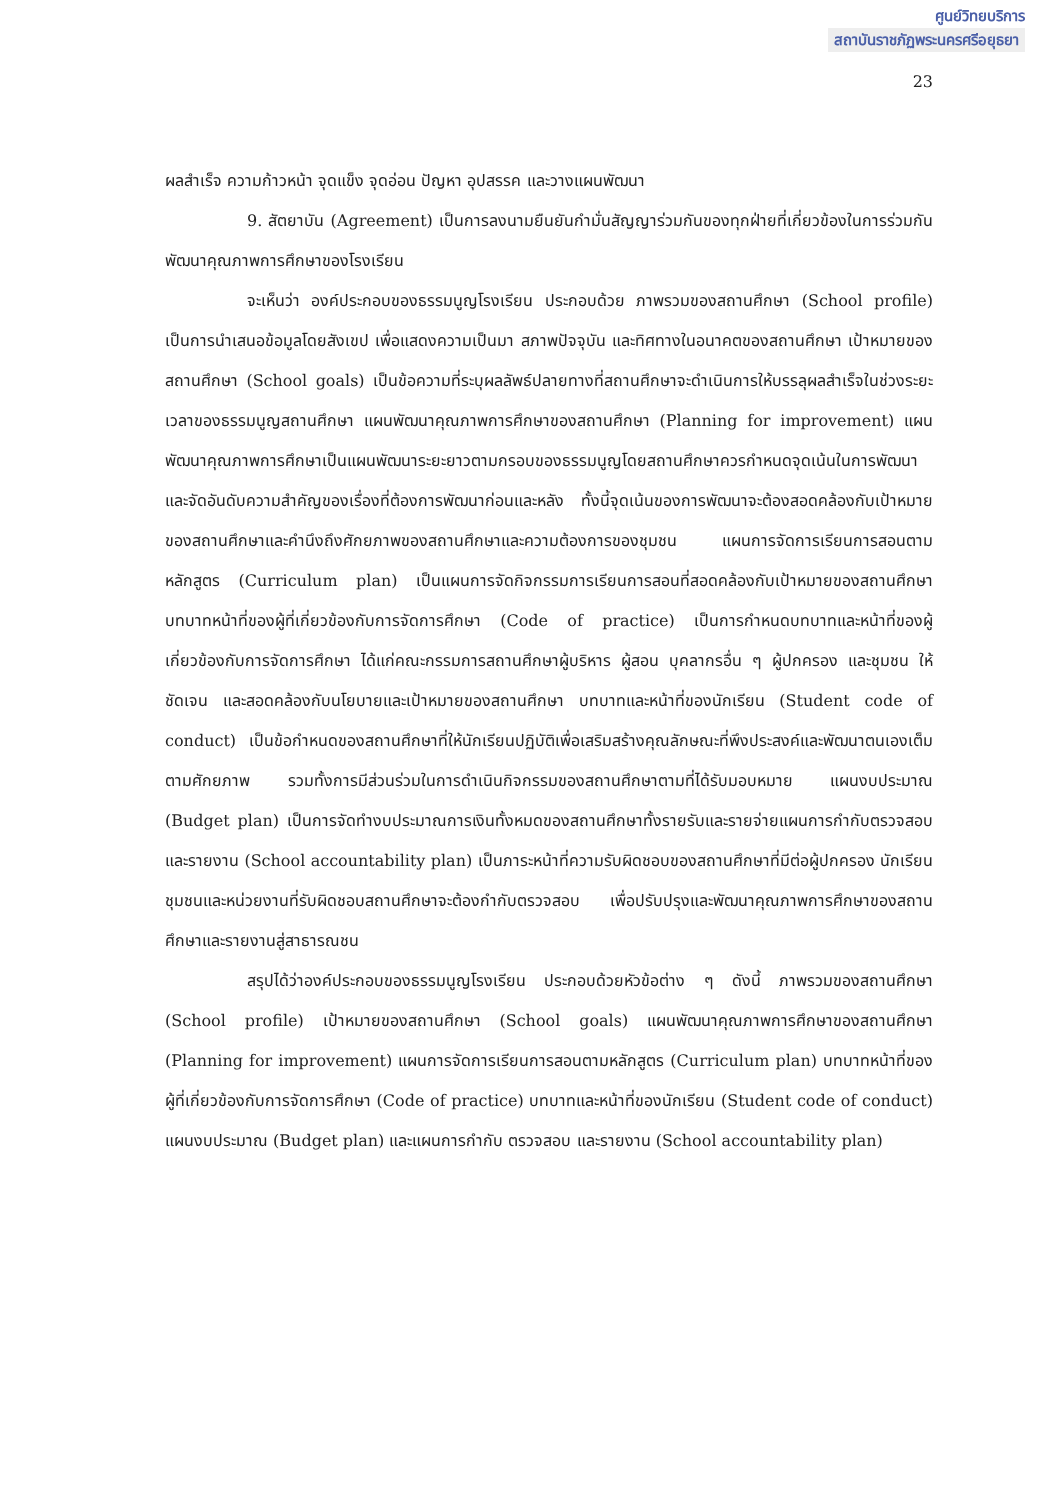ศูนย์วิทยบริการ
สถาบันราชภัฏพระนครศรีอยุธยา
23
ผลสำเร็จ ความก้าวหน้า จุดแข็ง จุดอ่อน ปัญหา อุปสรรค และวางแผนพัฒนา
9. สัตยาบัน (Agreement) เป็นการลงนามยืนยันกำมั่นสัญญาร่วมกันของทุกฝ่ายที่เกี่ยวข้องในการร่วมกันพัฒนาคุณภาพการศึกษาของโรงเรียน
จะเห็นว่า องค์ประกอบของธรรมนูญโรงเรียน ประกอบด้วย ภาพรวมของสถานศึกษา (School profile) เป็นการนำเสนอข้อมูลโดยสังเขป เพื่อแสดงความเป็นมา สภาพปัจจุบัน และทิศทางในอนาคตของสถานศึกษา เป้าหมายของสถานศึกษา (School goals) เป็นข้อความที่ระบุผลลัพธ์ปลายทางที่สถานศึกษาจะดำเนินการให้บรรลุผลสำเร็จในช่วงระยะเวลาของธรรมนูญสถานศึกษา แผนพัฒนาคุณภาพการศึกษาของสถานศึกษา (Planning for improvement) แผนพัฒนาคุณภาพการศึกษาเป็นแผนพัฒนาระยะยาวตามกรอบของธรรมนูญโดยสถานศึกษาควรกำหนดจุดเน้นในการพัฒนาและจัดอันดับความสำคัญของเรื่องที่ต้องการพัฒนาก่อนและหลัง ทั้งนี้จุดเน้นของการพัฒนาจะต้องสอดคล้องกับเป้าหมายของสถานศึกษาและคำนึงถึงศักยภาพของสถานศึกษาและความต้องการของชุมชน แผนการจัดการเรียนการสอนตามหลักสูตร (Curriculum plan) เป็นแผนการจัดกิจกรรมการเรียนการสอนที่สอดคล้องกับเป้าหมายของสถานศึกษา บทบาทหน้าที่ของผู้ที่เกี่ยวข้องกับการจัดการศึกษา (Code of practice) เป็นการกำหนดบทบาทและหน้าที่ของผู้เกี่ยวข้องกับการจัดการศึกษา ได้แก่คณะกรรมการสถานศึกษาผู้บริหาร ผู้สอน บุคลากรอื่น ๆ ผู้ปกครอง และชุมชน ให้ชัดเจน และสอดคล้องกับนโยบายและเป้าหมายของสถานศึกษา บทบาทและหน้าที่ของนักเรียน (Student code of conduct) เป็นข้อกำหนดของสถานศึกษาที่ให้นักเรียนปฏิบัติเพื่อเสริมสร้างคุณลักษณะที่พึงประสงค์และพัฒนาตนเองเต็มตามศักยภาพ รวมทั้งการมีส่วนร่วมในการดำเนินกิจกรรมของสถานศึกษาตามที่ได้รับมอบหมาย แผนงบประมาณ (Budget plan) เป็นการจัดทำงบประมาณการเงินทั้งหมดของสถานศึกษาทั้งรายรับและรายจ่ายแผนการกำกับตรวจสอบและรายงาน (School accountability plan) เป็นภาระหน้าที่ความรับผิดชอบของสถานศึกษาที่มีต่อผู้ปกครอง นักเรียน ชุมชนและหน่วยงานที่รับผิดชอบสถานศึกษาจะต้องกำกับตรวจสอบ เพื่อปรับปรุงและพัฒนาคุณภาพการศึกษาของสถานศึกษาและรายงานสู่สาธารณชน
สรุปได้ว่าองค์ประกอบของธรรมนูญโรงเรียน ประกอบด้วยหัวข้อต่าง ๆ ดังนี้ ภาพรวมของสถานศึกษา (School profile) เป้าหมายของสถานศึกษา (School goals) แผนพัฒนาคุณภาพการศึกษาของสถานศึกษา (Planning for improvement) แผนการจัดการเรียนการสอนตามหลักสูตร (Curriculum plan) บทบาทหน้าที่ของผู้ที่เกี่ยวข้องกับการจัดการศึกษา (Code of practice) บทบาทและหน้าที่ของนักเรียน (Student code of conduct) แผนงบประมาณ (Budget plan) และแผนการกำกับ ตรวจสอบ และรายงาน (School accountability plan)